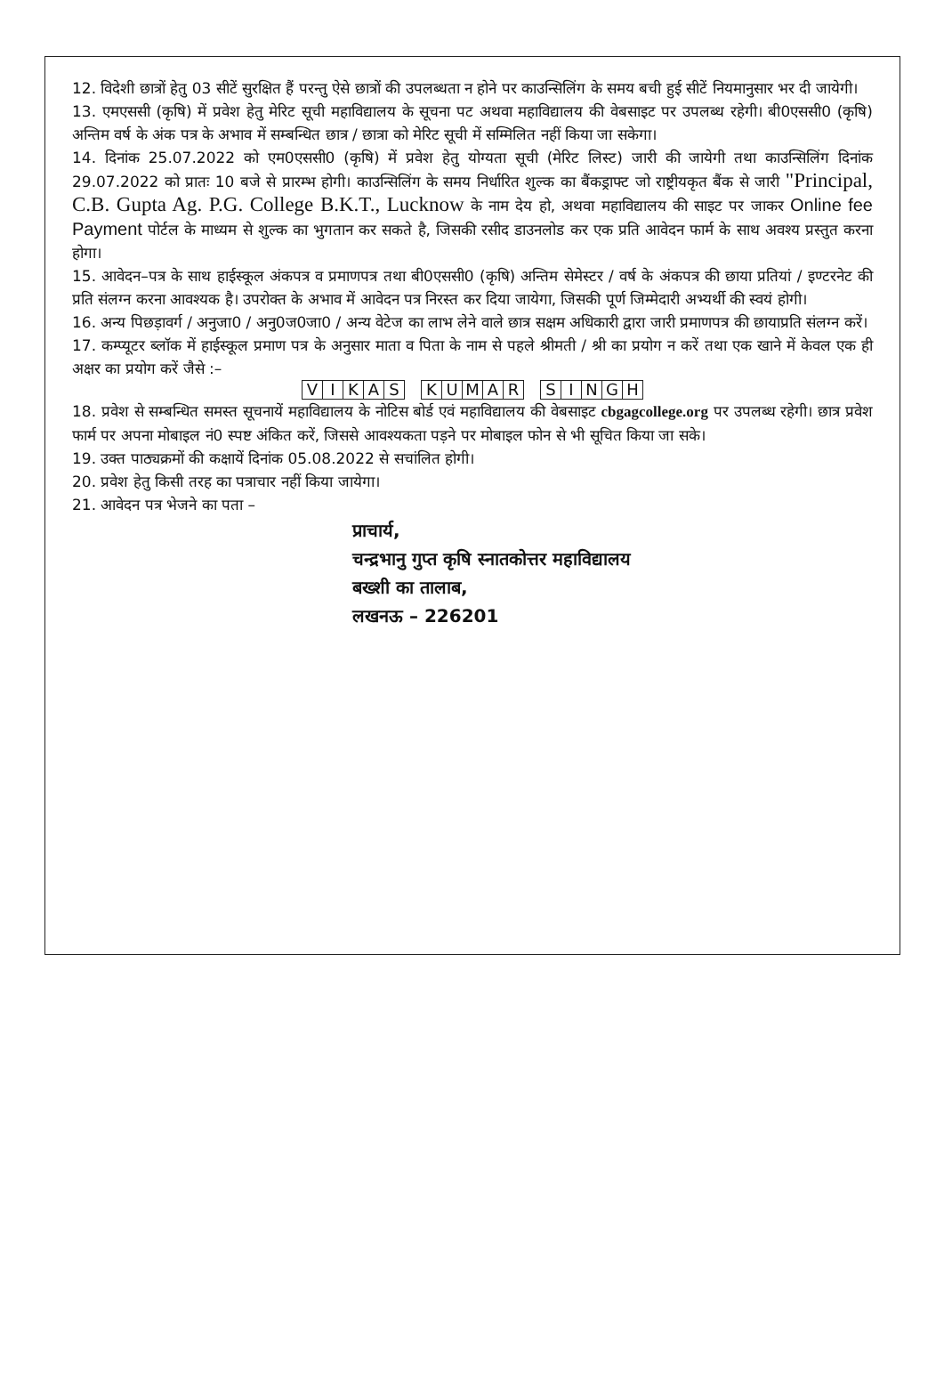12. विदेशी छात्रों हेतु 03 सीटें सुरक्षित हैं परन्तु ऐसे छात्रों की उपलब्धता न होने पर काउन्सिलिंग के समय बची हुई सीटें नियमानुसार भर दी जायेगी।
13. एमएससी (कृषि) में प्रवेश हेतु मेरिट सूची महाविद्यालय के सूचना पट अथवा महाविद्यालय की वेबसाइट पर उपलब्ध रहेगी। बी0एससी0 (कृषि) अन्तिम वर्ष के अंक पत्र के अभाव में सम्बन्धित छात्र / छात्रा को मेरिट सूची में सम्मिलित नहीं किया जा सकेगा।
14. दिनांक 25.07.2022 को एम0एससी0 (कृषि) में प्रवेश हेतु योग्यता सूची (मेरिट लिस्ट) जारी की जायेगी तथा काउन्सिलिंग दिनांक 29.07.2022 को प्रातः 10 बजे से प्रारम्भ होगी। काउन्सिलिंग के समय निर्धारित शुल्क का बैंकड्राफ्ट जो राष्ट्रीयकृत बैंक से जारी "Principal, C.B. Gupta Ag. P.G. College B.K.T., Lucknow के नाम देय हो, अथवा महाविद्यालय की साइट पर जाकर Online fee Payment पोर्टल के माध्यम से शुल्क का भुगतान कर सकते है, जिसकी रसीद डाउनलोड कर एक प्रति आवेदन फार्म के साथ अवश्य प्रस्तुत करना होगा।
15. आवेदन–पत्र के साथ हाईस्कूल अंकपत्र व प्रमाणपत्र तथा बी0एससी0 (कृषि) अन्तिम सेमेस्टर / वर्ष के अंकपत्र की छाया प्रतियां / इण्टरनेट की प्रति संलग्न करना आवश्यक है। उपरोक्त के अभाव में आवेदन पत्र निरस्त कर दिया जायेगा, जिसकी पूर्ण जिम्मेदारी अभ्यर्थी की स्वयं होगी।
16. अन्य पिछड़ावर्ग / अनुजा0 / अनु0ज0जा0 / अन्य वेटेज का लाभ लेने वाले छात्र सक्षम अधिकारी द्वारा जारी प्रमाणपत्र की छायाप्रति संलग्न करें।
17. कम्प्यूटर ब्लॉक में हाईस्कूल प्रमाण पत्र के अनुसार माता व पिता के नाम से पहले श्रीमती / श्री का प्रयोग न करें तथा एक खाने में केवल एक ही अक्षर का प्रयोग करें जैसे :–
| V | I | K | A | S | | K | U | M | A | R | | S | I | N | G | H |
18. प्रवेश से सम्बन्धित समस्त सूचनायें महाविद्यालय के नोटिस बोर्ड एवं महाविद्यालय की वेबसाइट cbgagcollege.org पर उपलब्ध रहेगी। छात्र प्रवेश फार्म पर अपना मोबाइल नं0 स्पष्ट अंकित करें, जिससे आवश्यकता पड़ने पर मोबाइल फोन से भी सूचित किया जा सके।
19. उक्त पाठ्यक्रमों की कक्षायें दिनांक 05.08.2022 से सचांलित होगी।
20. प्रवेश हेतु किसी तरह का पत्राचार नहीं किया जायेगा।
21. आवेदन पत्र भेजने का पता –
प्राचार्य,
चन्द्रभानु गुप्त कृषि स्नातकोत्तर महाविद्यालय
बख्शी का तालाब,
लखनऊ – 226201